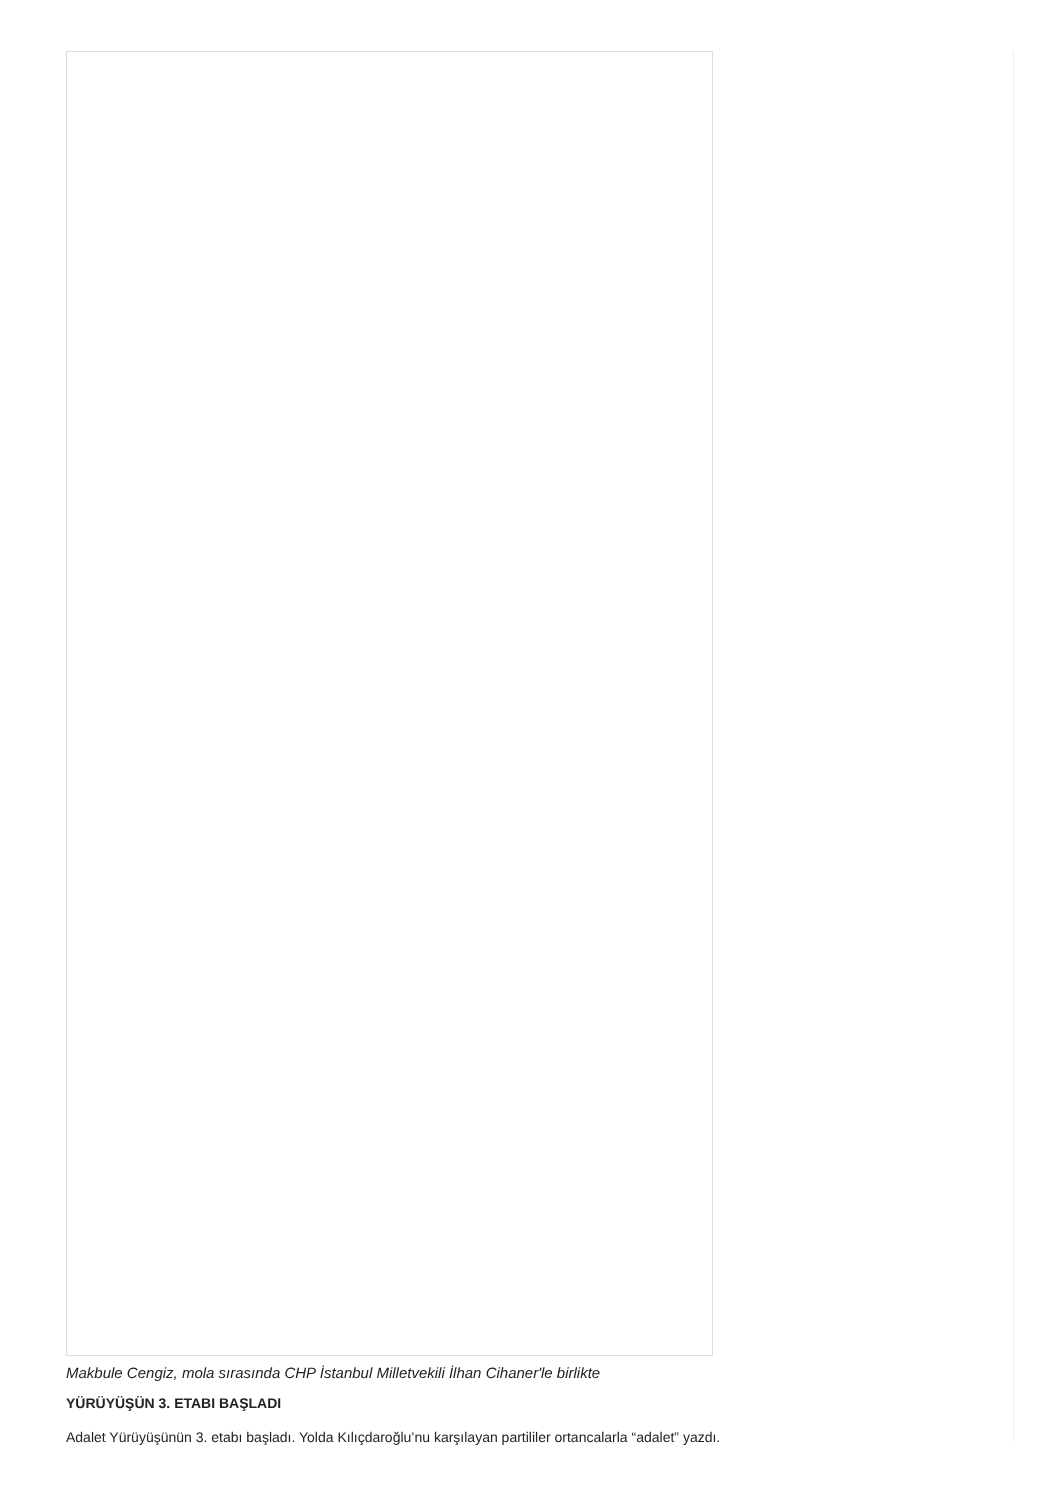Makbule Cengiz, mola sırasında CHP İstanbul Milletvekili İlhan Cihaner'le birlikte
YÜRÜYÜŞÜN 3. ETABI BAŞLADI
Adalet Yürüyüşünün 3. etabı başladı. Yolda Kılıçdaroğlu’nu karşılayan partililer ortancalarla “adalet” yazdı.